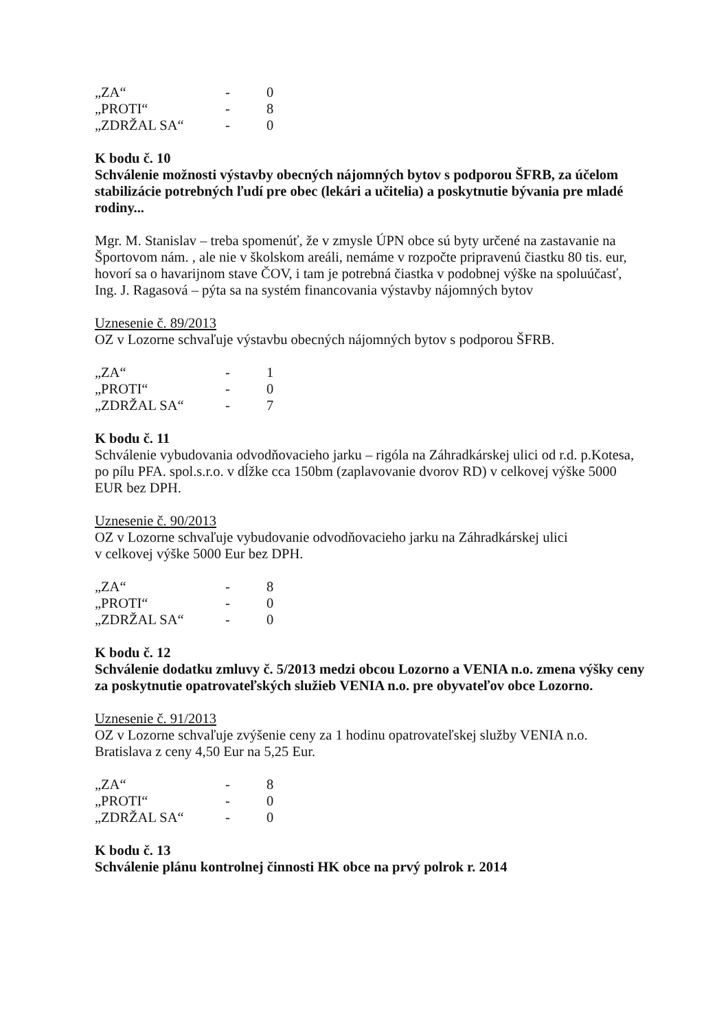| „ZA“ | - | 0 |
| „PROTI“ | - | 8 |
| „ZDRŽAL SA“ | - | 0 |
K bodu č. 10
Schválenie možnosti výstavby obecných nájomných bytov s podporou ŠFRB, za účelom stabilizácie potrebných ľudí pre obec (lekári a učitelia) a poskytnutie bývania pre mladé rodiny...
Mgr. M. Stanislav – treba spomenúť, že v zmysle ÚPN obce sú byty určené na zastavanie na Športovom nám. , ale nie v školskom areáli, nemáme v rozpočte pripravenú čiastku 80 tis. eur, hovorí sa o havarijnom stave ČOV, i tam je potrebná čiastka v podobnej výške na spoluúčasť,
Ing. J. Ragasová – pýta sa na systém financovania výstavby nájomných bytov
Uznesenie č. 89/2013
OZ v Lozorne schvaľuje výstavbu obecných nájomných bytov s podporou ŠFRB.
| „ZA“ | - | 1 |
| „PROTI“ | - | 0 |
| „ZDRŽAL SA“ | - | 7 |
K bodu č. 11
Schválenie vybudovania odvodňovacieho jarku – rigóla na Záhradkárskej ulici od r.d. p.Kotesa, po pílu PFA. spol.s.r.o. v dĺžke cca 150bm (zaplavovanie dvorov RD) v celkovej výške 5000 EUR bez DPH.
Uznesenie č. 90/2013
OZ v Lozorne schvaľuje vybudovanie odvodňovacieho jarku na Záhradkárskej ulici
v celkovej výške 5000 Eur bez DPH.
| „ZA“ | - | 8 |
| „PROTI“ | - | 0 |
| „ZDRŽAL SA“ | - | 0 |
K bodu č. 12
Schválenie dodatku zmluvy č. 5/2013 medzi obcou Lozorno a VENIA n.o. zmena výšky ceny za poskytnutie opatrovateľských služieb VENIA n.o. pre obyvateľov obce Lozorno.
Uznesenie č. 91/2013
OZ v Lozorne schvaľuje zvýšenie ceny za 1 hodinu opatrovateľskej služby VENIA n.o. Bratislava z ceny 4,50 Eur na 5,25 Eur.
| „ZA“ | - | 8 |
| „PROTI“ | - | 0 |
| „ZDRŽAL SA“ | - | 0 |
K bodu č. 13
Schválenie plánu kontrolnej činnosti HK obce na prvý polrok r. 2014